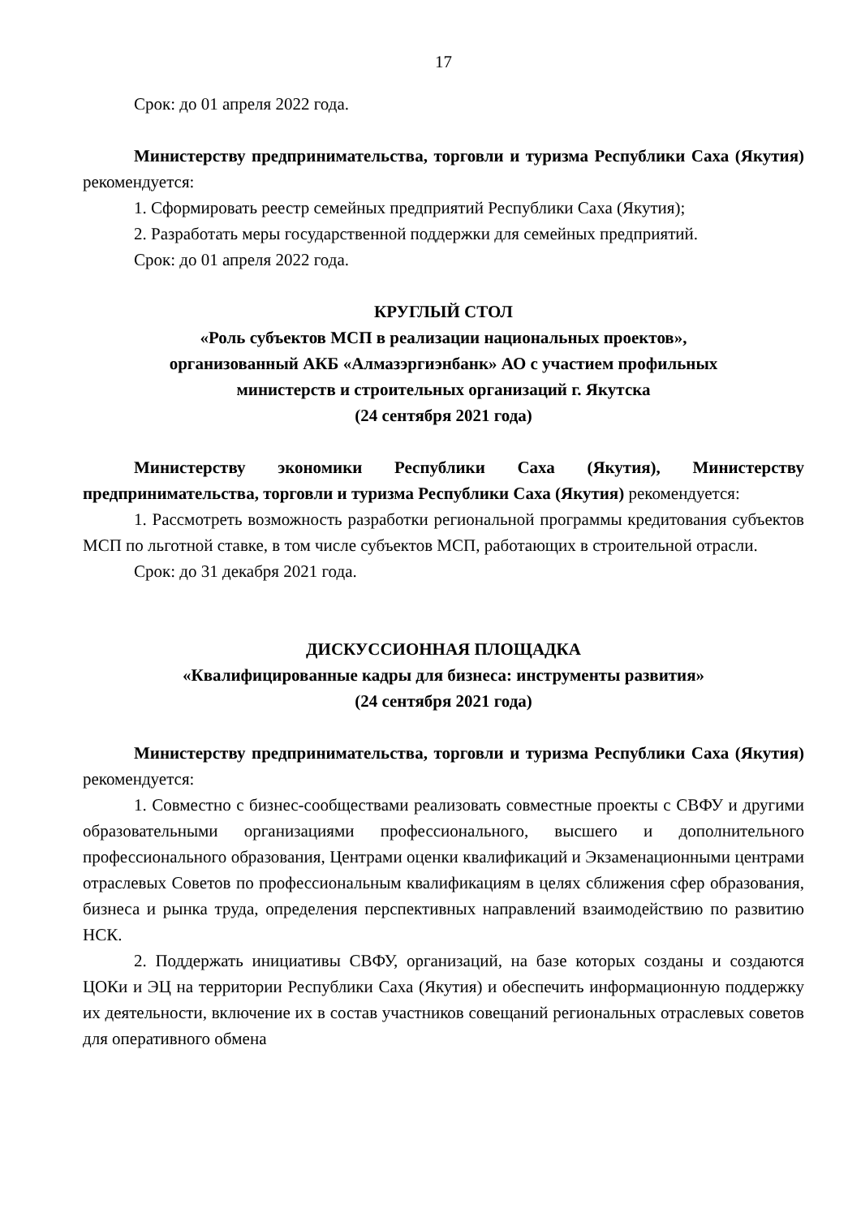17
Срок: до 01 апреля 2022 года.
Министерству предпринимательства, торговли и туризма Республики Саха (Якутия) рекомендуется:
1. Сформировать реестр семейных предприятий Республики Саха (Якутия);
2. Разработать меры государственной поддержки для семейных предприятий.
Срок: до 01 апреля 2022 года.
КРУГЛЫЙ СТОЛ
«Роль субъектов МСП в реализации национальных проектов»,
организованный АКБ «Алмазэргиэнбанк» АО с участием профильных
министерств и строительных организаций г. Якутска
(24 сентября 2021 года)
Министерству экономики Республики Саха (Якутия), Министерству предпринимательства, торговли и туризма Республики Саха (Якутия) рекомендуется:
1. Рассмотреть возможность разработки региональной программы кредитования субъектов МСП по льготной ставке, в том числе субъектов МСП, работающих в строительной отрасли.
Срок: до 31 декабря 2021 года.
ДИСКУССИОННАЯ ПЛОЩАДКА
«Квалифицированные кадры для бизнеса: инструменты развития»
(24 сентября 2021 года)
Министерству предпринимательства, торговли и туризма Республики Саха (Якутия) рекомендуется:
1. Совместно с бизнес-сообществами реализовать совместные проекты с СВФУ и другими образовательными организациями профессионального, высшего и дополнительного профессионального образования, Центрами оценки квалификаций и Экзаменационными центрами отраслевых Советов по профессиональным квалификациям в целях сближения сфер образования, бизнеса и рынка труда, определения перспективных направлений взаимодействию по развитию НСК.
2. Поддержать инициативы СВФУ, организаций, на базе которых созданы и создаются ЦОКи и ЭЦ на территории Республики Саха (Якутия) и обеспечить информационную поддержку их деятельности, включение их в состав участников совещаний региональных отраслевых советов для оперативного обмена